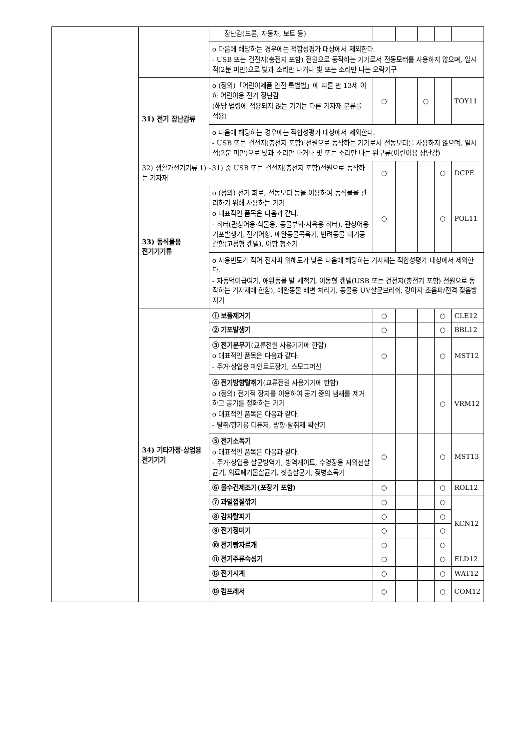| | | 장난감(드론, 자동차, 보트 등) | | | | | |
| | | o 다음에 해당하는 경우에는 적합성평가 대상에서 제외한다. - USB 또는 건전지(충전지 포함) 전원으로 동작하는 기기로서 전동모터를 사용하지 않으며, 일시적(2분 미만)으로 빛과 소리만 나거나 빛 또는 소리만 나는 오락기구 | | | | | |
| | 31) 전기 장난감류 | o (정의)「어린이제품 안전 특별법」에 따른 만 13세 이하 어린이용 전기 장난감 (해당 법령에 적용되지 않는 기기는 다른 기자재 분류를 적용) | ○ | | ○ | | TOY11 |
| | | o 다음에 해당하는 경우에는 적합성평가 대상에서 제외한다. - USB 또는 건전지(충전지 포함) 전원으로 동작하는 기기로서 전동모터를 사용하지 않으며, 일시적(2분 미만)으로 빛과 소리만 나거나 빛 또는 소리만 나는 완구류(어린이용 장난감) | | | | | |
| | 32) 생활가전기기류 1)~31) 중 USB 또는 건전지(충전지 포함)전원으로 동작하는 기자재 | | ○ | | | ○ | DCPE |
| | 33) 동식물용 전기기기류 | o (정의) 전기 회로, 전동모터 등을 이용하여 동식물을 관리하기 위해 사용하는 기기 o 대표적인 품목은 다음과 같다. - 히터(관상어용·식물용, 동물부화·사육용 히터), 관상어용 기포발생기, 전기어항, 애완동물목욕기, 반려동물 대기공간함(고정형 캔넬), 어항 청소기 | ○ | | | ○ | POL11 |
| | | o 사용빈도가 적어 전자파 위해도가 낮은 다음에 해당하는 기자재는 적합성평가 대상에서 제외한다. - 자동먹이급여기, 애완동물 발 세척기, 이동형 캔넬(USB 또는 건전지(충전기 포함) 전원으로 동작하는 기자재에 한함), 애완동물 배변 처리기, 동물용 UV살균브러쉬, 강아지 초음파/전격 짖음방지기 | | | | | |
| | 34) 기타가정·상업용 전기기기 | ① 보풀제거기 | ○ | | | ○ | CLE12 |
| | | ② 기포발생기 | ○ | | | ○ | BBL12 |
| | | ③ 전기분무기 (교류전원 사용기기에 한함) o 대표적인 품목은 다음과 같다. - 주거·상업용 페인트도장기, 스모그머신 | ○ | | | ○ | MST12 |
| | | ④ 전기방향탈취기 (교류전원 사용기기에 한함) o (정의) 전기적 장치를 이용하여 공기 중의 냄새를 제거하고 공기를 정화하는 기기 o 대표적인 품목은 다음과 같다. - 탈취/향기용 디퓨저, 방향·탈취제 확산기 | | | | ○ | VRM12 |
| | | ⑤ 전기소독기 o 대표적인 품목은 다음과 같다. - 주거·상업용 살균방역기, 방역게이트, 수영장용 자외선살균기, 의료폐기물살균기, 칫솔살균기, 젖병소독기 | ○ | | | ○ | MST13 |
| | | ⑥ 물수건제조기(포장기 포함) | ○ | | | ○ | ROL12 |
| | | ⑦ 과일껍질깎기 | ○ | | | ○ | KCN12 |
| | | ⑧ 감자탈피기 | ○ | | | ○ | |
| | | ⑨ 전기정미기 | ○ | | | ○ | |
| | | ⑩ 전기빵자르개 | ○ | | | ○ | |
| | | ⑪ 전기주류숙성기 | ○ | | | ○ | ELD12 |
| | | ⑫ 전기시계 | ○ | | | ○ | WAT12 |
| | | ⑬ 컴프레서 | ○ | | | ○ | COM12 |